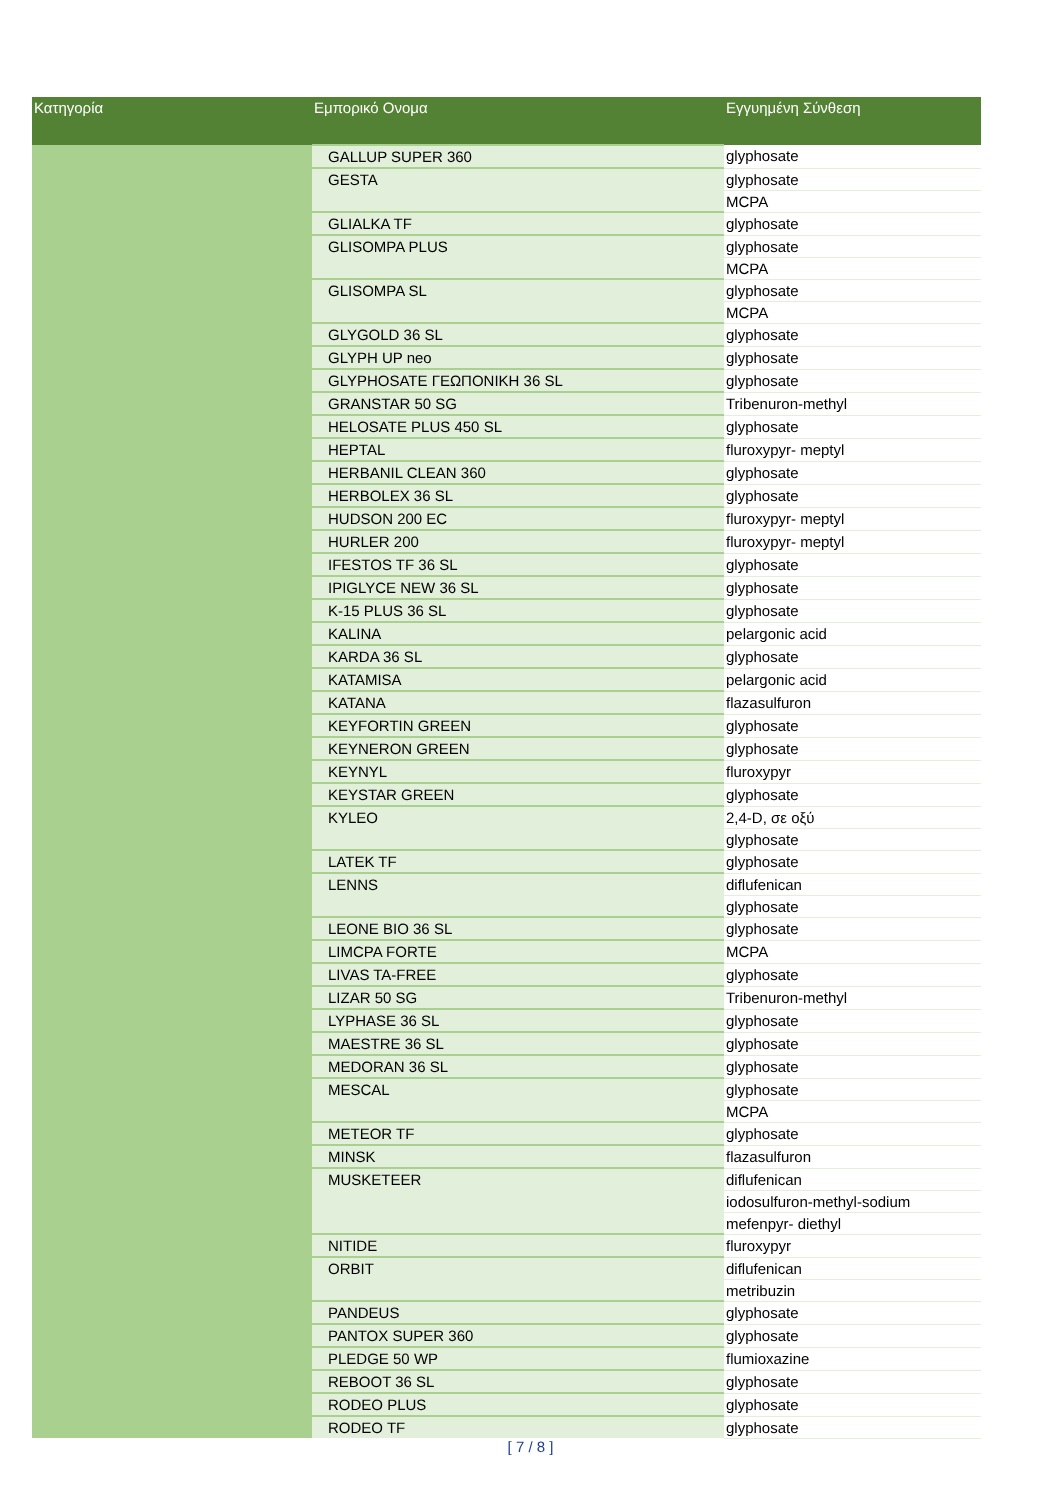| Κατηγορία | Εμπορικό Ονομα | Εγγυημένη Σύνθεση |
| --- | --- | --- |
| | GALLUP SUPER 360 | glyphosate |
| | GESTA | glyphosate |
| | | MCPA |
| | GLIALKA TF | glyphosate |
| | GLISOMPA PLUS | glyphosate |
| | | MCPA |
| | GLISOMPA SL | glyphosate |
| | | MCPA |
| | GLYGOLD 36 SL | glyphosate |
| | GLYPH UP neo | glyphosate |
| | GLYPHOSATE ΓΕΩΠΟΝΙΚΗ 36 SL | glyphosate |
| | GRANSTAR 50 SG | Tribenuron-methyl |
| | HELOSATE PLUS 450 SL | glyphosate |
| | HEPTAL | fluroxypyr- meptyl |
| | HERBANIL CLEAN 360 | glyphosate |
| | HERBOLEX 36 SL | glyphosate |
| | HUDSON 200 EC | fluroxypyr- meptyl |
| | HURLER 200 | fluroxypyr- meptyl |
| | IFESTOS TF 36 SL | glyphosate |
| | IPIGLYCE NEW 36 SL | glyphosate |
| | K-15 PLUS 36 SL | glyphosate |
| | KALINA | pelargonic acid |
| | KARDA 36 SL | glyphosate |
| | KATAMISA | pelargonic acid |
| | KATANA | flazasulfuron |
| | KEYFORTIN GREEN | glyphosate |
| | KEYNERON GREEN | glyphosate |
| | KEYNYL | fluroxypyr |
| | KEYSTAR GREEN | glyphosate |
| | KYLEO | 2,4-D, σε οξύ |
| | | glyphosate |
| | LATEK TF | glyphosate |
| | LENNS | diflufenican |
| | | glyphosate |
| | LEONE BIO 36 SL | glyphosate |
| | LIMCPA FORTE | MCPA |
| | LIVAS TA-FREE | glyphosate |
| | LIZAR 50 SG | Tribenuron-methyl |
| | LYPHASE 36 SL | glyphosate |
| | MAESTRE 36 SL | glyphosate |
| | MEDORAN 36 SL | glyphosate |
| | MESCAL | glyphosate |
| | | MCPA |
| | METEOR TF | glyphosate |
| | MINSK | flazasulfuron |
| | MUSKETEER | diflufenican |
| | | iodosulfuron-methyl-sodium |
| | | mefenpyr- diethyl |
| | NITIDE | fluroxypyr |
| | ORBIT | diflufenican |
| | | metribuzin |
| | PANDEUS | glyphosate |
| | PANTOX SUPER 360 | glyphosate |
| | PLEDGE 50 WP | flumioxazine |
| | REBOOT 36 SL | glyphosate |
| | RODEO PLUS | glyphosate |
| | RODEO TF | glyphosate |
[ 7 / 8 ]